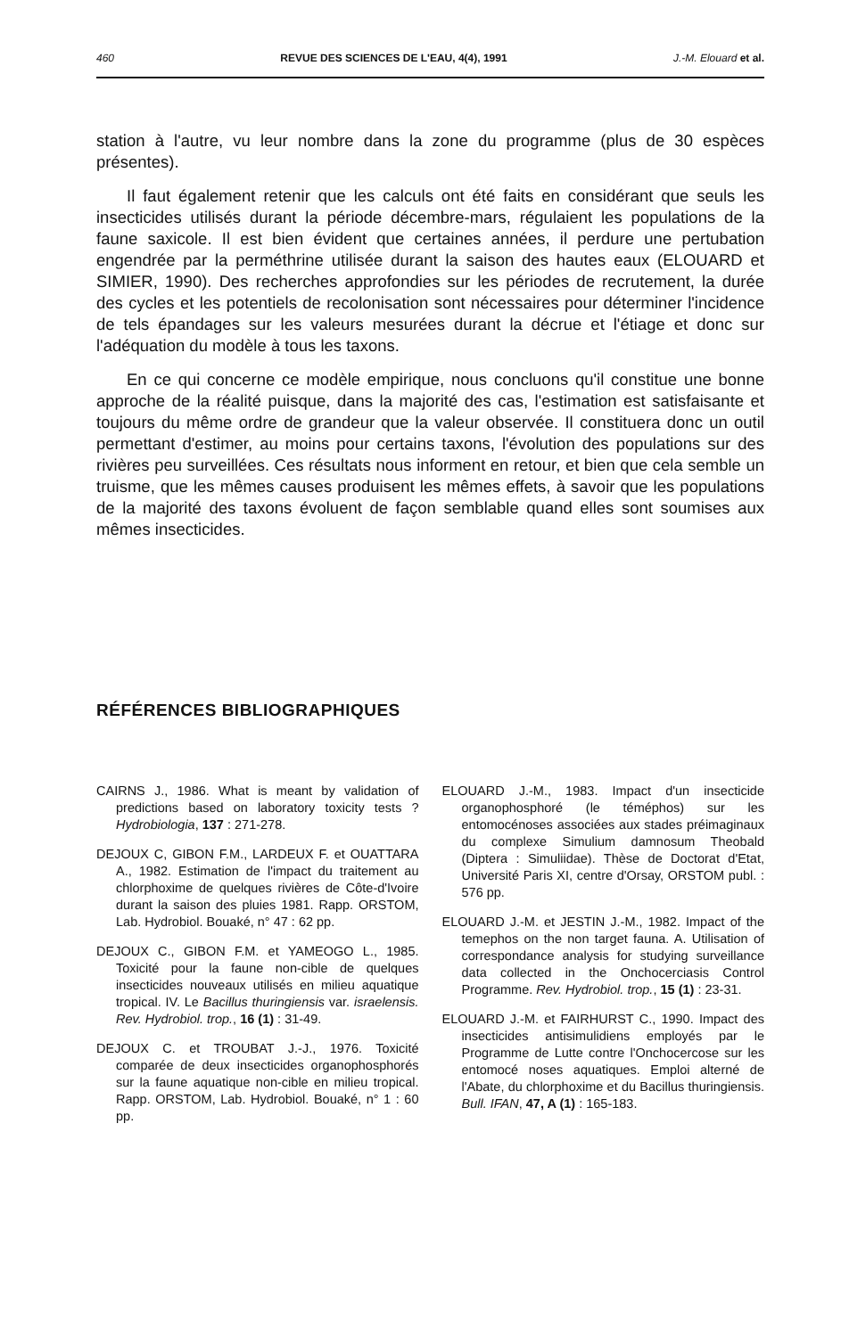460 REVUE DES SCIENCES DE L'EAU, 4(4), 1991 J.-M. Elouard et al.
station à l'autre, vu leur nombre dans la zone du programme (plus de 30 espèces présentes).
Il faut également retenir que les calculs ont été faits en considérant que seuls les insecticides utilisés durant la période décembre-mars, régulaient les populations de la faune saxicole. Il est bien évident que certaines années, il perdure une pertubation engendrée par la perméthrine utilisée durant la saison des hautes eaux (ELOUARD et SIMIER, 1990). Des recherches approfondies sur les périodes de recrutement, la durée des cycles et les potentiels de recolonisation sont nécessaires pour déterminer l'incidence de tels épandages sur les valeurs mesurées durant la décrue et l'étiage et donc sur l'adéquation du modèle à tous les taxons.
En ce qui concerne ce modèle empirique, nous concluons qu'il constitue une bonne approche de la réalité puisque, dans la majorité des cas, l'estimation est satisfaisante et toujours du même ordre de grandeur que la valeur observée. Il constituera donc un outil permettant d'estimer, au moins pour certains taxons, l'évolution des populations sur des rivières peu surveillées. Ces résultats nous informent en retour, et bien que cela semble un truisme, que les mêmes causes produisent les mêmes effets, à savoir que les populations de la majorité des taxons évoluent de façon semblable quand elles sont soumises aux mêmes insecticides.
RÉFÉRENCES BIBLIOGRAPHIQUES
CAIRNS J., 1986. What is meant by validation of predictions based on laboratory toxicity tests ? Hydrobiologia, 137 : 271-278.
DEJOUX C, GIBON F.M., LARDEUX F. et OUATTARA A., 1982. Estimation de l'impact du traitement au chlorphoxime de quelques rivières de Côte-d'Ivoire durant la saison des pluies 1981. Rapp. ORSTOM, Lab. Hydrobiol. Bouaké, n° 47 : 62 pp.
DEJOUX C., GIBON F.M. et YAMEOGO L., 1985. Toxicité pour la faune non-cible de quelques insecticides nouveaux utilisés en milieu aquatique tropical. IV. Le Bacillus thuringiensis var. israelensis. Rev. Hydrobiol. trop., 16 (1) : 31-49.
DEJOUX C. et TROUBAT J.-J., 1976. Toxicité comparée de deux insecticides organophosphorés sur la faune aquatique non-cible en milieu tropical. Rapp. ORSTOM, Lab. Hydrobiol. Bouaké, n° 1 : 60 pp.
ELOUARD J.-M., 1983. Impact d'un insecticide organophosphoré (le téméphos) sur les entomocénoses associées aux stades préimaginaux du complexe Simulium damnosum Theobald (Diptera : Simuliidae). Thèse de Doctorat d'Etat, Université Paris XI, centre d'Orsay, ORSTOM publ. : 576 pp.
ELOUARD J.-M. et JESTIN J.-M., 1982. Impact of the temephos on the non target fauna. A. Utilisation of correspondance analysis for studying surveillance data collected in the Onchocerciasis Control Programme. Rev. Hydrobiol. trop., 15 (1) : 23-31.
ELOUARD J.-M. et FAIRHURST C., 1990. Impact des insecticides antisimulidiens employés par le Programme de Lutte contre l'Onchocercose sur les entomocé noses aquatiques. Emploi alterné de l'Abate, du chlorphoxime et du Bacillus thuringiensis. Bull. IFAN, 47, A (1) : 165-183.